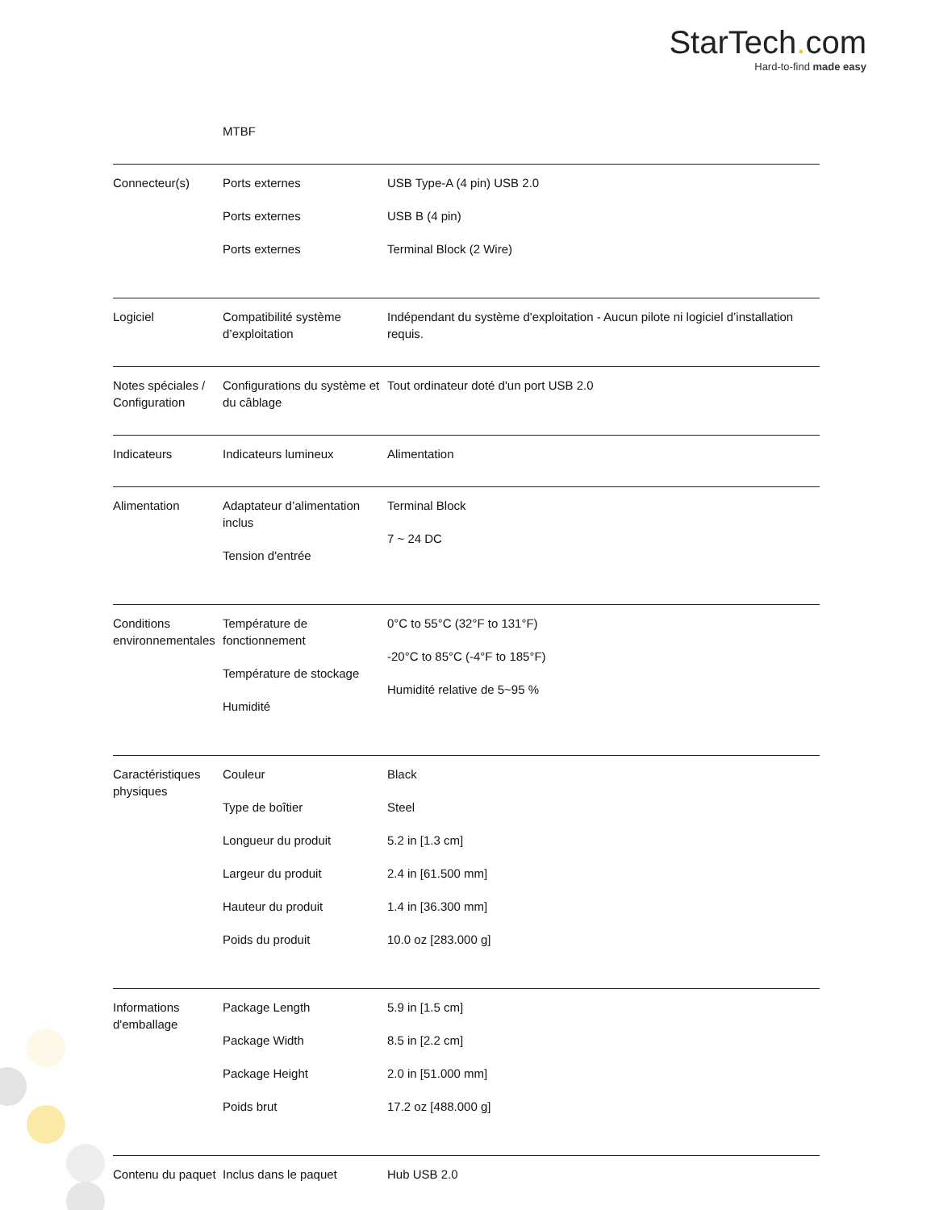StarTech. com
Hard-to-find made easy
| | MTBF | |
| Connecteur(s) | Ports externes Ports externes Ports externes | USB Type-A (4 pin) USB 2.0 USB B (4 pin) Terminal Block (2 Wire) |
| Logiciel | Compatibilité système d’exploitation | Indépendant du système d'exploitation - Aucun pilote ni logiciel d’installation requis. |
| Notes spéciales / Configuration | Configurations du système et du câblage | Tout ordinateur doté d'un port USB 2.0 |
| Indicateurs | Indicateurs lumineux | Alimentation |
| Alimentation | Adaptateur d’alimentation inclus Tension d'entrée | Terminal Block 7 ~ 24 DC |
| Conditions environnementales | Température de fonctionnement Température de stockage Humidité | 0°C to 55°C (32°F to 131°F) -20°C to 85°C (-4°F to 185°F) Humidité relative de 5~95 % |
| Caractéristiques physiques | Couleur Type de boîtier Longueur du produit Largeur du produit Hauteur du produit Poids du produit | Black Steel 5.2 in [1.3 cm] 2.4 in [61.500 mm] 1.4 in [36.300 mm] 10.0 oz [283.000 g] |
| Informations d'emballage | Package Length Package Width Package Height Poids brut | 5.9 in [1.5 cm] 8.5 in [2.2 cm] 2.0 in [51.000 mm] 17.2 oz [488.000 g] |
| Contenu du paquet | Inclus dans le paquet | Hub USB 2.0 |